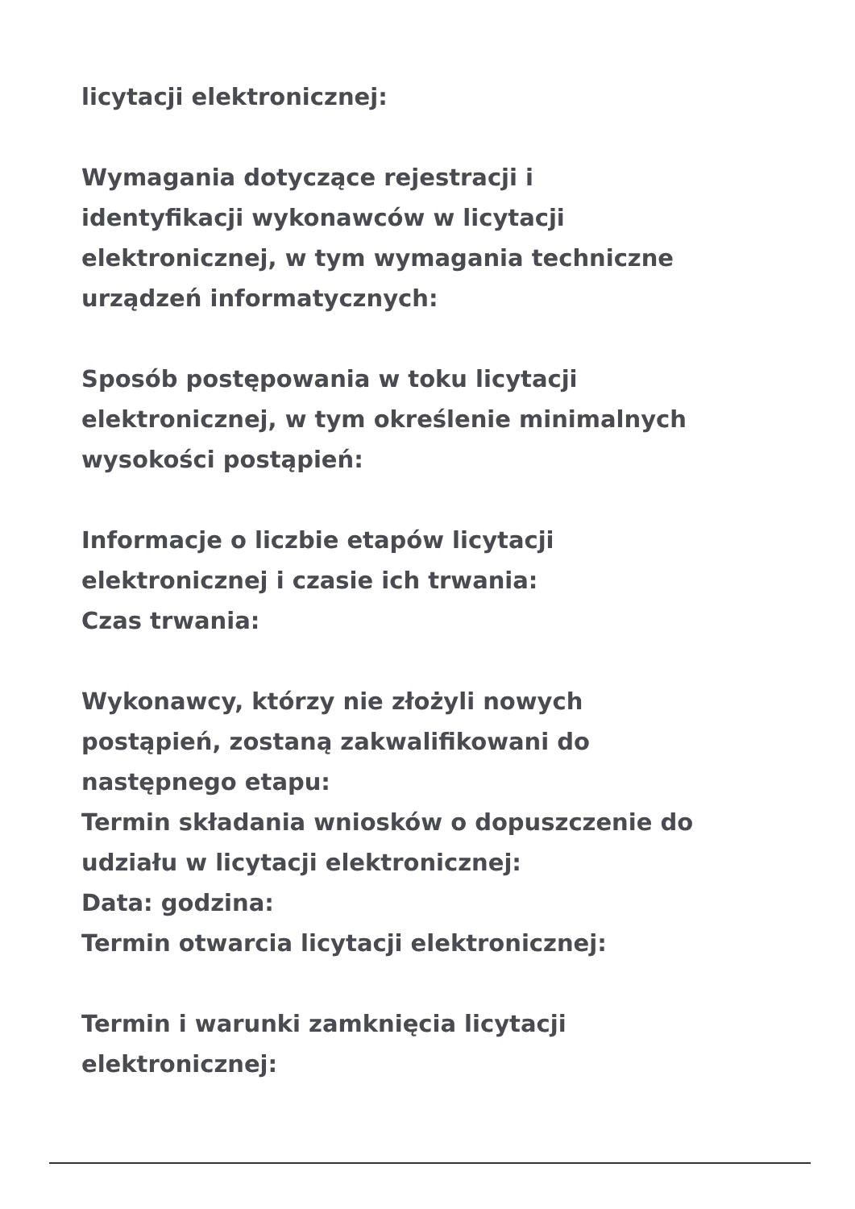licytacji elektronicznej:
Wymagania dotyczące rejestracji i
identyfikacji wykonawców w licytacji
elektronicznej, w tym wymagania techniczne
urządzeń informatycznych:
Sposób postępowania w toku licytacji
elektronicznej, w tym określenie minimalnych
wysokości postąpień:
Informacje o liczbie etapów licytacji
elektronicznej i czasie ich trwania:
Czas trwania:
Wykonawcy, którzy nie złożyli nowych
postąpień, zostaną zakwalifikowani do
następnego etapu:
Termin składania wniosków o dopuszczenie do
udziału w licytacji elektronicznej:
Data: godzina:
Termin otwarcia licytacji elektronicznej:
Termin i warunki zamknięcia licytacji
elektronicznej: